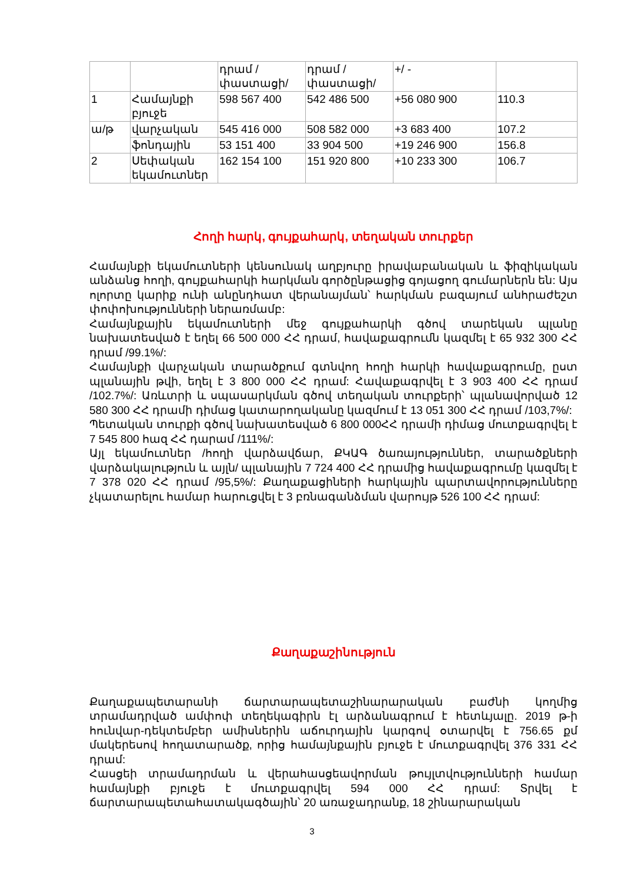| | | դրամ /փաստացի/ | դրամ /փաստացի/ | +/ - | |
| 1 | Համայնքի բյուջե | 598 567 400 | 542 486 500 | +56 080 900 | 110.3 |
| ա/թ | վարչական | 545 416 000 | 508 582 000 | +3 683 400 | 107.2 |
| | ֆոնդային | 53 151 400 | 33 904 500 | +19 246 900 | 156.8 |
| 2 | Սեփական եկամուտներ | 162 154 100 | 151 920 800 | +10 233 300 | 106.7 |
Հողի հարկ, գույքահարկ, տեղական տուրքեր
Համայնքի եկամուտների կենսունակ աղբյուրը իրավաբանական և ֆիզիկական անձանց հողի, գույքահարկի հարկման գործընթացից գոյացող գումարներն են: Այս ոլորտը կարիք ունի անընդհատ վերանայման՝ հարկման բազայում անհրաժեշտ փոփոխությունների ներառմամբ:
Համայնքային եկամուտների մեջ գույքահարկի գծով տարեկան պլանը նախատեսված է եղել 66 500 000 ՀՀ դրամ, հավաքագրումն կազմել է 65 932 300 ՀՀ դրամ /99.1%/:
Համայնքի վարչական տարածքում գտնվող հողի հարկի հավաքագրումը, ըստ պլանային թվի, եղել է 3 800 000 ՀՀ դրամ: Հավաքագրվել է 3 903 400 ՀՀ դրամ /102.7%/: Առևտրի և սպասարկման գծով տեղական տուրքերի՝ պլանավորված 12 580 300 ՀՀ դրամի դիմաց կատարողականը կազմում է 13 051 300 ՀՀ դրամ /103,7%/:
Պետական տուրքի գծով նախատեսված 6 800 000ՀՀ դրամի դիմաց մուտքագրվել է 7 545 800 հազ ՀՀ դարամ /111%/:
Այլ եկամուտներ /հողի վարձավճար, ՔԿԱԳ ծառայություններ, տարածքների վարձակալություն և այլն/ պլանային 7 724 400 ՀՀ դրամից հավաքագրումը կազմել է 7 378 020 ՀՀ դրամ /95,5%/: Քաղաքացիների հարկային պարտավորությունները չկատարելու համար հարուցվել է 3 բռնագանձման վարույթ 526 100 ՀՀ դրամ:
Քաղաքաշինություն
Քաղաքապետարանի ճարտարապետաշինարարական բաժնի կողմից տրամադրված ամփոփ տեղեկագիրն էլ արձանագրում է հետևյալը. 2019 թ-ի հունվար-դեկտեմբեր ամիսներին աճուրդային կարգով օտարվել է 756.65 քմ մակերեսով հողատարածք, որից համայնքային բյուջե է մուտքագրվել 376 331 ՀՀ դրամ:
Հասցեի տրամադրման և վերահասցեավորման թույլտվությունների համար համայնքի բյուջե է մուտքագրվել 594 000 ՀՀ դրամ: Տրվել է ճարտարապետահատակագծային՝ 20 առաջադրանք, 18 շինարարական
3